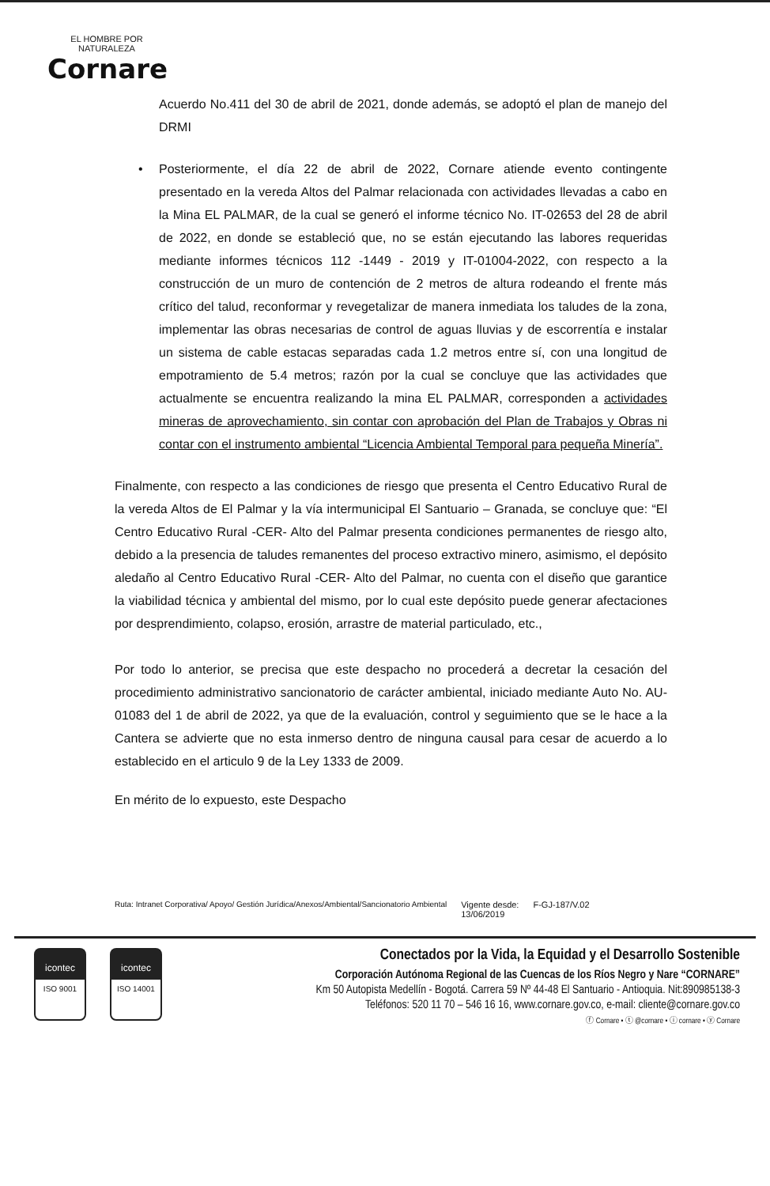EL HOMBRE POR NATURALEZA
Cornare
Acuerdo No.411 del 30 de abril de 2021, donde además, se adoptó el plan de manejo del DRMI
• Posteriormente, el día 22 de abril de 2022, Cornare atiende evento contingente presentado en la vereda Altos del Palmar relacionada con actividades llevadas a cabo en la Mina EL PALMAR, de la cual se generó el informe técnico No. IT-02653 del 28 de abril de 2022, en donde se estableció que, no se están ejecutando las labores requeridas mediante informes técnicos 112 -1449 - 2019 y IT-01004-2022, con respecto a la construcción de un muro de contención de 2 metros de altura rodeando el frente más crítico del talud, reconformar y revegetalizar de manera inmediata los taludes de la zona, implementar las obras necesarias de control de aguas lluvias y de escorrentía e instalar un sistema de cable estacas separadas cada 1.2 metros entre sí, con una longitud de empotramiento de 5.4 metros; razón por la cual se concluye que las actividades que actualmente se encuentra realizando la mina EL PALMAR, corresponden a actividades mineras de aprovechamiento, sin contar con aprobación del Plan de Trabajos y Obras ni contar con el instrumento ambiental “Licencia Ambiental Temporal para pequeña Minería”.
Finalmente, con respecto a las condiciones de riesgo que presenta el Centro Educativo Rural de la vereda Altos de El Palmar y la vía intermunicipal El Santuario – Granada, se concluye que: “El Centro Educativo Rural -CER- Alto del Palmar presenta condiciones permanentes de riesgo alto, debido a la presencia de taludes remanentes del proceso extractivo minero, asimismo, el depósito aledaño al Centro Educativo Rural -CER- Alto del Palmar, no cuenta con el diseño que garantice la viabilidad técnica y ambiental del mismo, por lo cual este depósito puede generar afectaciones por desprendimiento, colapso, erosión, arrastre de material particulado, etc.,
Por todo lo anterior, se precisa que este despacho no procederá a decretar la cesación del procedimiento administrativo sancionatorio de carácter ambiental, iniciado mediante Auto No. AU-01083 del 1 de abril de 2022, ya que de la evaluación, control y seguimiento que se le hace a la Cantera se advierte que no esta inmerso dentro de ninguna causal para cesar de acuerdo a lo establecido en el articulo 9 de la Ley 1333 de 2009.
En mérito de lo expuesto, este Despacho
Ruta: Intranet Corporativa/ Apoyo/ Gestión Jurídica/Anexos/Ambiental/Sancionatorio Ambiental Vigente desde:
13/06/2019 F-GJ-187/V.02
icontec
ISO 9001
icontec
ISO 14001
Conectados por la Vida, la Equidad y el Desarrollo Sostenible
Corporación Autónoma Regional de las Cuencas de los Ríos Negro y Nare “CORNARE”
Km 50 Autopista Medellín - Bogotá. Carrera 59 Nº 44-48 El Santuario - Antioquia. Nit:890985138-3
Teléfonos: 520 11 70 – 546 16 16, www.cornare.gov.co, e-mail: cliente@cornare.gov.co
ⓕ Cornare • ⓣ @cornare • ⓘ cornare • ⓨ Cornare